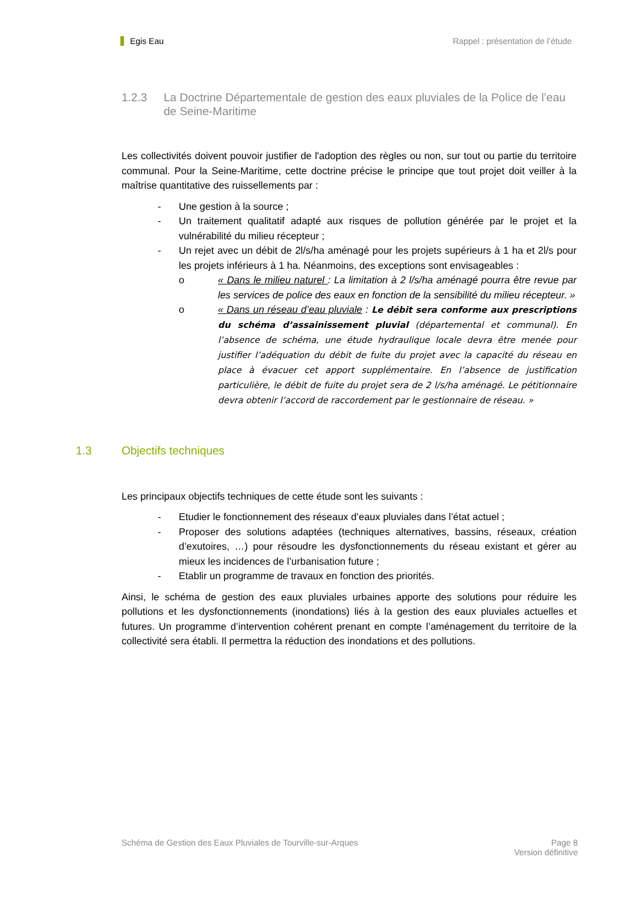Egis Eau Rappel : présentation de l’étude
1.2.3 La Doctrine Départementale de gestion des eaux pluviales de la Police de l’eau de Seine-Maritime
Les collectivités doivent pouvoir justifier de l'adoption des règles ou non, sur tout ou partie du territoire communal. Pour la Seine-Maritime, cette doctrine précise le principe que tout projet doit veiller à la maîtrise quantitative des ruissellements par :
- Une gestion à la source ;
- Un traitement qualitatif adapté aux risques de pollution générée par le projet et la vulnérabilité du milieu récepteur ;
- Un rejet avec un débit de 2l/s/ha aménagé pour les projets supérieurs à 1 ha et 2l/s pour les projets inférieurs à 1 ha. Néanmoins, des exceptions sont envisageables :
o « Dans le milieu naturel : La limitation à 2 l/s/ha aménagé pourra être revue par les services de police des eaux en fonction de la sensibilité du milieu récepteur. »
o « Dans un réseau d’eau pluviale : Le débit sera conforme aux prescriptions du schéma d’assainissement pluvial (départemental et communal). En l’absence de schéma, une étude hydraulique locale devra être menée pour justifier l’adéquation du débit de fuite du projet avec la capacité du réseau en place à évacuer cet apport supplémentaire. En l’absence de justification particulière, le débit de fuite du projet sera de 2 l/s/ha aménagé. Le pétitionnaire devra obtenir l’accord de raccordement par le gestionnaire de réseau. »
1.3 Objectifs techniques
Les principaux objectifs techniques de cette étude sont les suivants :
- Etudier le fonctionnement des réseaux d’eaux pluviales dans l’état actuel ;
- Proposer des solutions adaptées (techniques alternatives, bassins, réseaux, création d’exutoires, …) pour résoudre les dysfonctionnements du réseau existant et gérer au mieux les incidences de l’urbanisation future ;
- Etablir un programme de travaux en fonction des priorités.
Ainsi, le schéma de gestion des eaux pluviales urbaines apporte des solutions pour réduire les pollutions et les dysfonctionnements (inondations) liés à la gestion des eaux pluviales actuelles et futures. Un programme d’intervention cohérent prenant en compte l’aménagement du territoire de la collectivité sera établi. Il permettra la réduction des inondations et des pollutions.
Schéma de Gestion des Eaux Pluviales de Tourville-sur-Arques
Page 8
Version définitive